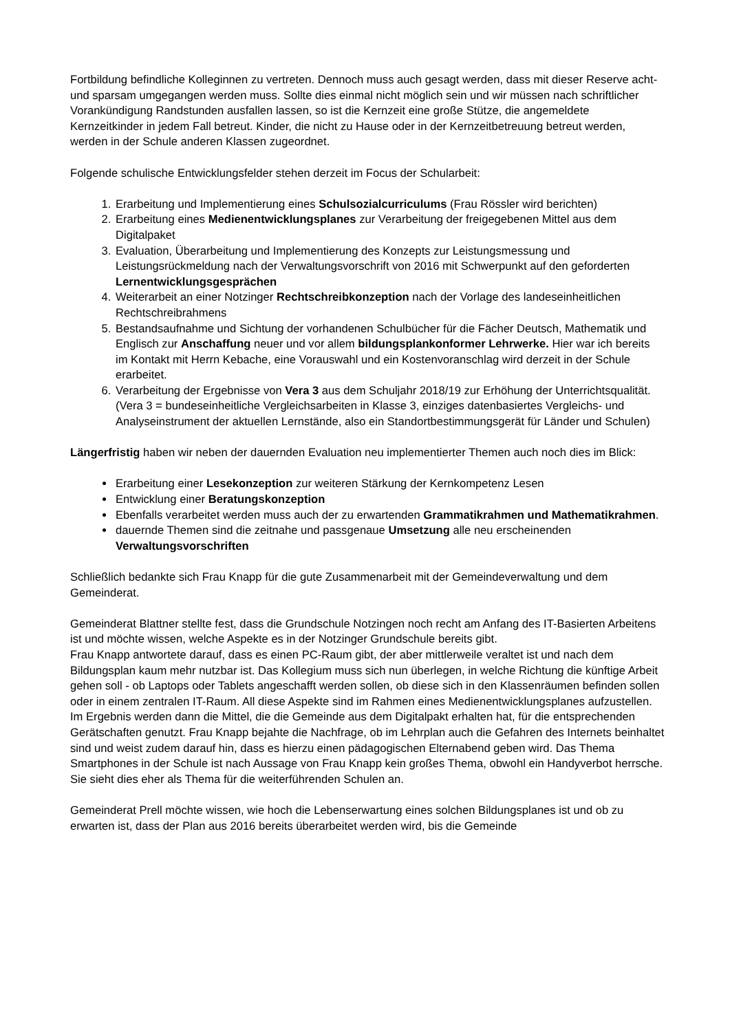Fortbildung befindliche Kolleginnen zu vertreten. Dennoch muss auch gesagt werden, dass mit dieser Reserve acht-und sparsam umgegangen werden muss. Sollte dies einmal nicht möglich sein und wir müssen nach schriftlicher Vorankündigung Randstunden ausfallen lassen, so ist die Kernzeit eine große Stütze, die angemeldete Kernzeitkinder in jedem Fall betreut. Kinder, die nicht zu Hause oder in der Kernzeitbetreuung betreut werden, werden in der Schule anderen Klassen zugeordnet.
Folgende schulische Entwicklungsfelder stehen derzeit im Focus der Schularbeit:
1. Erarbeitung und Implementierung eines Schulsozialcurriculums (Frau Rössler wird berichten)
2. Erarbeitung eines Medienentwicklungsplanes zur Verarbeitung der freigegebenen Mittel aus dem Digitalpaket
3. Evaluation, Überarbeitung und Implementierung des Konzepts zur Leistungsmessung und Leistungsrückmeldung nach der Verwaltungsvorschrift von 2016 mit Schwerpunkt auf den geforderten Lernentwicklungsgesprächen
4. Weiterarbeit an einer Notzinger Rechtschreibkonzeption nach der Vorlage des landeseinheitlichen Rechtschreibrahmens
5. Bestandsaufnahme und Sichtung der vorhandenen Schulbücher für die Fächer Deutsch, Mathematik und Englisch zur Anschaffung neuer und vor allem bildungsplankonformer Lehrwerke. Hier war ich bereits im Kontakt mit Herrn Kebache, eine Vorauswahl und ein Kostenvoranschlag wird derzeit in der Schule erarbeitet.
6. Verarbeitung der Ergebnisse von Vera 3 aus dem Schuljahr 2018/19 zur Erhöhung der Unterrichtsqualität. (Vera 3 = bundeseinheitliche Vergleichsarbeiten in Klasse 3, einziges datenbasiertes Vergleichs- und Analyseinstrument der aktuellen Lernstände, also ein Standortbestimmungsgerät für Länder und Schulen)
Längerfristig haben wir neben der dauernden Evaluation neu implementierter Themen auch noch dies im Blick:
Erarbeitung einer Lesekonzeption zur weiteren Stärkung der Kernkompetenz Lesen
Entwicklung einer Beratungskonzeption
Ebenfalls verarbeitet werden muss auch der zu erwartenden Grammatikrahmen und Mathematikrahmen.
dauernde Themen sind die zeitnahe und passgenaue Umsetzung alle neu erscheinenden Verwaltungsvorschriften
Schließlich bedankte sich Frau Knapp für die gute Zusammenarbeit mit der Gemeindeverwaltung und dem Gemeinderat.
Gemeinderat Blattner stellte fest, dass die Grundschule Notzingen noch recht am Anfang des IT-Basierten Arbeitens ist und möchte wissen, welche Aspekte es in der Notzinger Grundschule bereits gibt.
Frau Knapp antwortete darauf, dass es einen PC-Raum gibt, der aber mittlerweile veraltet ist und nach dem Bildungsplan kaum mehr nutzbar ist. Das Kollegium muss sich nun überlegen, in welche Richtung die künftige Arbeit gehen soll - ob Laptops oder Tablets angeschafft werden sollen, ob diese sich in den Klassenräumen befinden sollen oder in einem zentralen IT-Raum. All diese Aspekte sind im Rahmen eines Medienentwicklungsplanes aufzustellen. Im Ergebnis werden dann die Mittel, die die Gemeinde aus dem Digitalpakt erhalten hat, für die entsprechenden Gerätschaften genutzt. Frau Knapp bejahte die Nachfrage, ob im Lehrplan auch die Gefahren des Internets beinhaltet sind und weist zudem darauf hin, dass es hierzu einen pädagogischen Elternabend geben wird. Das Thema Smartphones in der Schule ist nach Aussage von Frau Knapp kein großes Thema, obwohl ein Handyverbot herrsche. Sie sieht dies eher als Thema für die weiterführenden Schulen an.
Gemeinderat Prell möchte wissen, wie hoch die Lebenserwartung eines solchen Bildungsplanes ist und ob zu erwarten ist, dass der Plan aus 2016 bereits überarbeitet werden wird, bis die Gemeinde